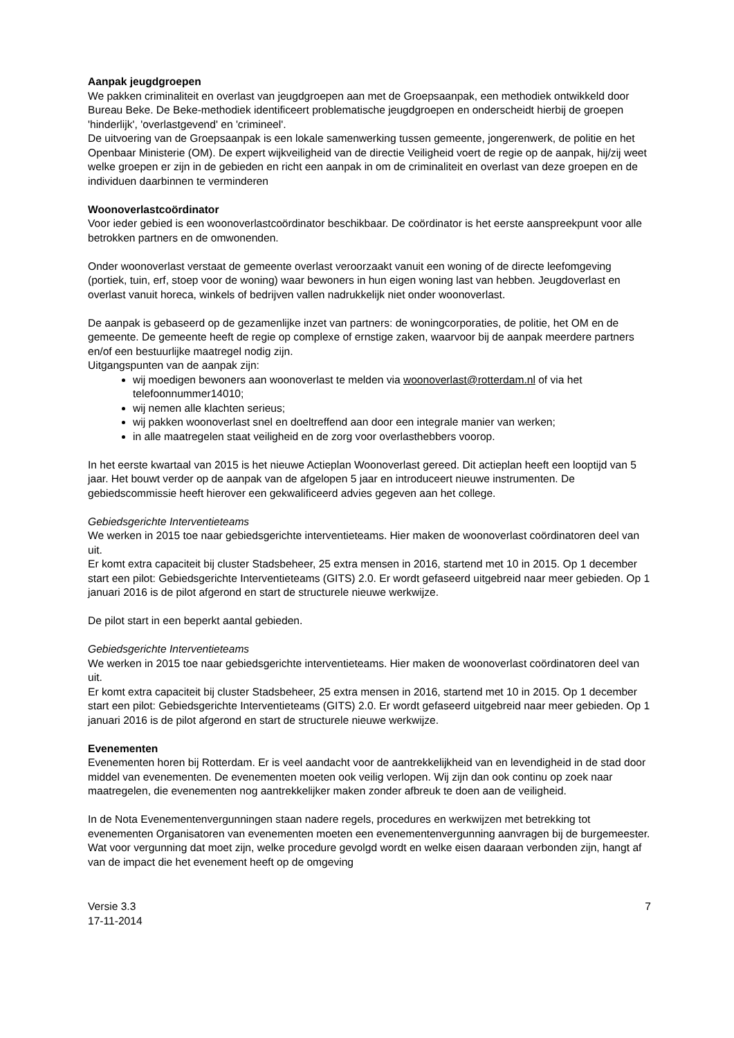Aanpak jeugdgroepen
We pakken criminaliteit en overlast van jeugdgroepen aan met de Groepsaanpak, een methodiek ontwikkeld door Bureau Beke. De Beke-methodiek identificeert problematische jeugdgroepen en onderscheidt hierbij de groepen 'hinderlijk', 'overlastgevend' en 'crimineel'.
De uitvoering van de Groepsaanpak is een lokale samenwerking tussen gemeente, jongerenwerk, de politie en het Openbaar Ministerie (OM). De expert wijkveiligheid van de directie Veiligheid voert de regie op de aanpak, hij/zij weet welke groepen er zijn in de gebieden en richt een aanpak in om de criminaliteit en overlast van deze groepen en de individuen daarbinnen te verminderen
Woonoverlastcoördinator
Voor ieder gebied is een woonoverlastcoördinator beschikbaar. De coördinator is het eerste aanspreekpunt voor alle betrokken partners en de omwonenden.
Onder woonoverlast verstaat de gemeente overlast veroorzaakt vanuit een woning of de directe leefomgeving (portiek, tuin, erf, stoep voor de woning) waar bewoners in hun eigen woning last van hebben. Jeugdoverlast en overlast vanuit horeca, winkels of bedrijven vallen nadrukkelijk niet onder woonoverlast.
De aanpak is gebaseerd op de gezamenlijke inzet van partners: de woningcorporaties, de politie, het OM en de gemeente. De gemeente heeft de regie op complexe of ernstige zaken, waarvoor bij de aanpak meerdere partners en/of een bestuurlijke maatregel nodig zijn.
Uitgangspunten van de aanpak zijn:
wij moedigen bewoners aan woonoverlast te melden via woonoverlast@rotterdam.nl of via het telefoonnummer14010;
wij nemen alle klachten serieus;
wij pakken woonoverlast snel en doeltreffend aan door een integrale manier van werken;
in alle maatregelen staat veiligheid en de zorg voor overlasthebbers voorop.
In het eerste kwartaal van 2015 is het nieuwe Actieplan Woonoverlast gereed. Dit actieplan heeft een looptijd van 5 jaar. Het bouwt verder op de aanpak van de afgelopen 5 jaar en introduceert nieuwe instrumenten. De gebiedscommissie heeft hierover een gekwalificeerd advies gegeven aan het college.
Gebiedsgerichte Interventieteams
We werken in 2015 toe naar gebiedsgerichte interventieteams. Hier maken de woonoverlast coördinatoren deel van uit.
Er komt extra capaciteit bij cluster Stadsbeheer, 25 extra mensen in 2016, startend met 10 in 2015. Op 1 december start een pilot: Gebiedsgerichte Interventieteams (GITS) 2.0. Er wordt gefaseerd uitgebreid naar meer gebieden. Op 1 januari 2016 is de pilot afgerond en start de structurele nieuwe werkwijze.
De pilot start in een beperkt aantal gebieden.
Gebiedsgerichte Interventieteams
We werken in 2015 toe naar gebiedsgerichte interventieteams. Hier maken de woonoverlast coördinatoren deel van uit.
Er komt extra capaciteit bij cluster Stadsbeheer, 25 extra mensen in 2016, startend met 10 in 2015. Op 1 december start een pilot: Gebiedsgerichte Interventieteams (GITS) 2.0. Er wordt gefaseerd uitgebreid naar meer gebieden. Op 1 januari 2016 is de pilot afgerond en start de structurele nieuwe werkwijze.
Evenementen
Evenementen horen bij Rotterdam. Er is veel aandacht voor de aantrekkelijkheid van en levendigheid in de stad door middel van evenementen. De evenementen moeten ook veilig verlopen. Wij zijn dan ook continu op zoek naar maatregelen, die evenementen nog aantrekkelijker maken zonder afbreuk te doen aan de veiligheid.
In de Nota Evenementenvergunningen staan nadere regels, procedures en werkwijzen met betrekking tot evenementen Organisatoren van evenementen moeten een evenementenvergunning aanvragen bij de burgemeester. Wat voor vergunning dat moet zijn, welke procedure gevolgd wordt en welke eisen daaraan verbonden zijn, hangt af van de impact die het evenement heeft op de omgeving
Versie 3.3
17-11-2014
7